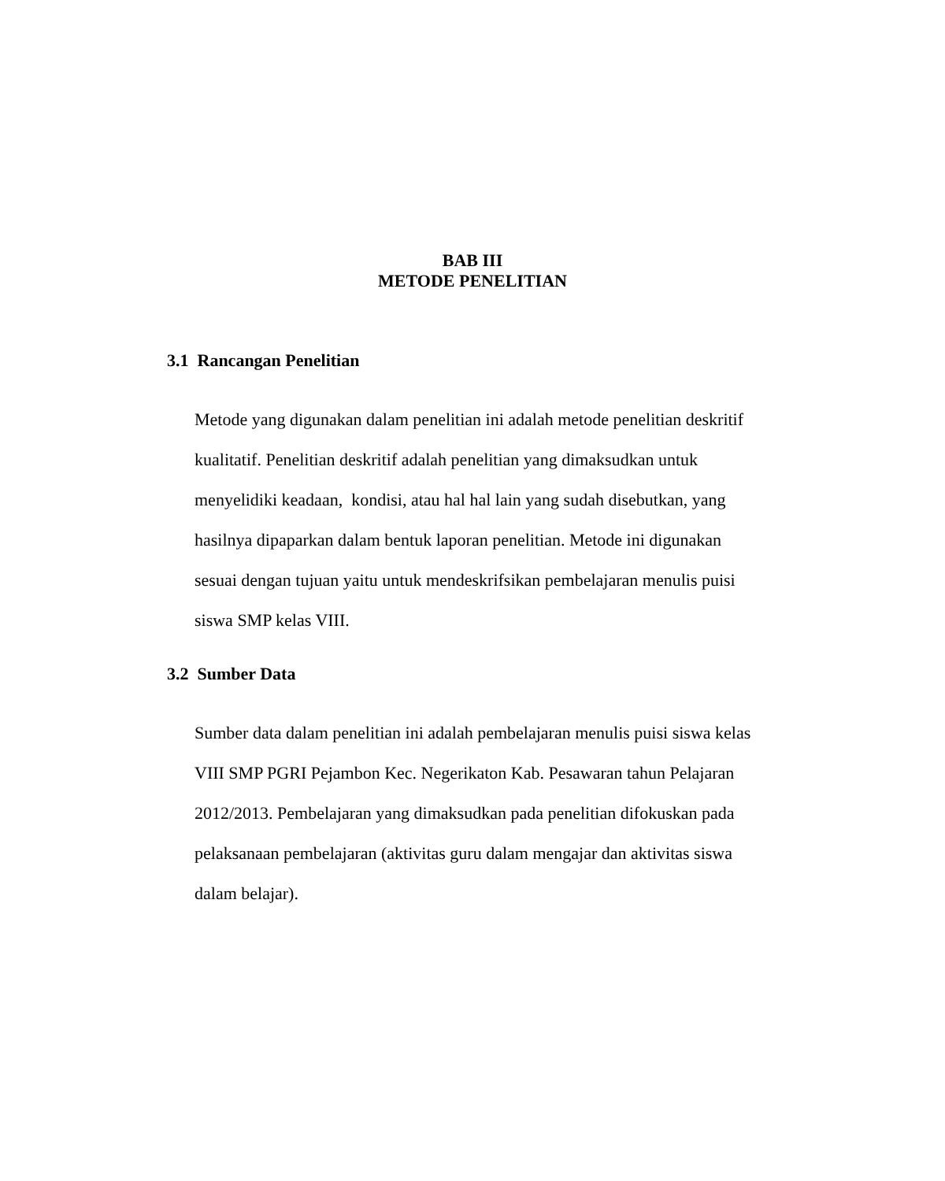BAB III
METODE PENELITIAN
3.1 Rancangan Penelitian
Metode yang digunakan dalam penelitian ini adalah metode penelitian deskritif
kualitatif. Penelitian deskritif adalah penelitian yang dimaksudkan untuk
menyelidiki keadaan, kondisi, atau hal hal lain yang sudah disebutkan, yang
hasilnya dipaparkan dalam bentuk laporan penelitian. Metode ini digunakan
sesuai dengan tujuan yaitu untuk mendeskrifsikan pembelajaran menulis puisi
siswa SMP kelas VIII.
3.2 Sumber Data
Sumber data dalam penelitian ini adalah pembelajaran menulis puisi siswa kelas
VIII SMP PGRI Pejambon Kec. Negerikaton Kab. Pesawaran tahun Pelajaran
2012/2013. Pembelajaran yang dimaksudkan pada penelitian difokuskan pada
pelaksanaan pembelajaran (aktivitas guru dalam mengajar dan aktivitas siswa
dalam belajar).